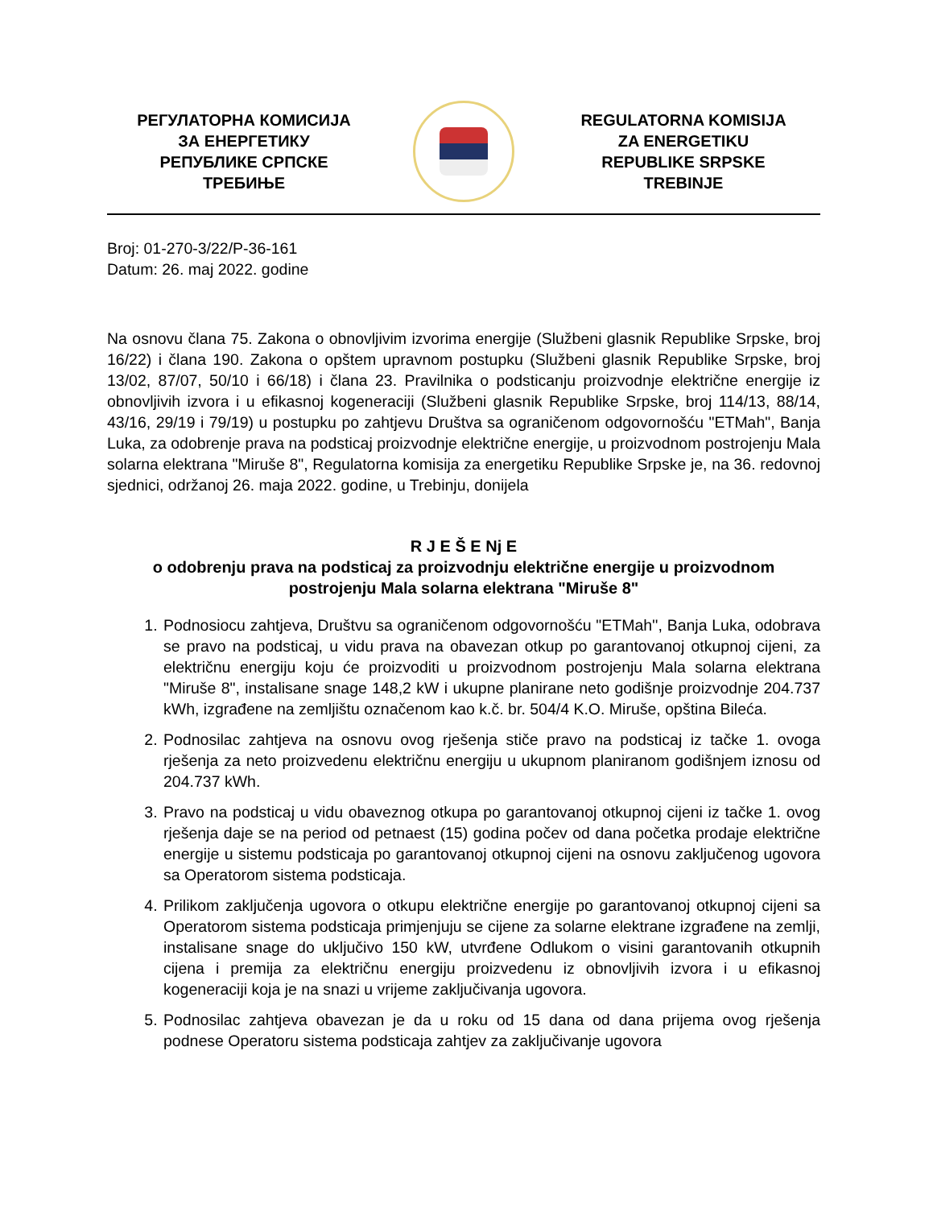РЕГУЛАТОРНА КОМИСИЈА
ЗА ЕНЕРГЕТИКУ
РЕПУБЛИКЕ СРПСКЕ
ТРЕБИЊЕ
REGULATORNA KOMISIJA
ZA ENERGETIKU
REPUBLIKE SRPSKE
TREBINJE
Broj: 01-270-3/22/P-36-161
Datum: 26. maj 2022. godine
Na osnovu člana 75. Zakona o obnovljivim izvorima energije (Službeni glasnik Republike Srpske, broj 16/22) i člana 190. Zakona o opštem upravnom postupku (Službeni glasnik Republike Srpske, broj 13/02, 87/07, 50/10 i 66/18) i člana 23. Pravilnika o podsticanju proizvodnje električne energije iz obnovljivih izvora i u efikasnoj kogeneraciji (Službeni glasnik Republike Srpske, broj 114/13, 88/14, 43/16, 29/19 i 79/19) u postupku po zahtjevu Društva sa ograničenom odgovornošću "ETMah", Banja Luka, za odobrenje prava na podsticaj proizvodnje električne energije, u proizvodnom postrojenju Mala solarna elektrana "Miruše 8", Regulatorna komisija za energetiku Republike Srpske je, na 36. redovnoj sjednici, održanoj 26. maja 2022. godine, u Trebinju, donijela
R J E Š E Nj E
o odobrenju prava na podsticaj za proizvodnju električne energije u proizvodnom postrojenju Mala solarna elektrana "Miruše 8"
1. Podnosiocu zahtjeva, Društvu sa ograničenom odgovornošću "ETMah'', Banja Luka, odobrava se pravo na podsticaj, u vidu prava na obavezan otkup po garantovanoj otkupnoj cijeni, za električnu energiju koju će proizvoditi u proizvodnom postrojenju Mala solarna elektrana "Miruše 8", instalisane snage 148,2 kW i ukupne planirane neto godišnje proizvodnje 204.737 kWh, izgrađene na zemljištu označenom kao k.č. br. 504/4 K.O. Miruše, opština Bileća.
2. Podnosilac zahtjeva na osnovu ovog rješenja stiče pravo na podsticaj iz tačke 1. ovoga rješenja za neto proizvedenu električnu energiju u ukupnom planiranom godišnjem iznosu od 204.737 kWh.
3. Pravo na podsticaj u vidu obaveznog otkupa po garantovanoj otkupnoj cijeni iz tačke 1. ovog rješenja daje se na period od petnaest (15) godina počev od dana početka prodaje električne energije u sistemu podsticaja po garantovanoj otkupnoj cijeni na osnovu zaključenog ugovora sa Operatorom sistema podsticaja.
4. Prilikom zaključenja ugovora o otkupu električne energije po garantovanoj otkupnoj cijeni sa Operatorom sistema podsticaja primjenjuju se cijene za solarne elektrane izgrađene na zemlji, instalisane snage do uključivo 150 kW, utvrđene Odlukom o visini garantovanih otkupnih cijena i premija za električnu energiju proizvedenu iz obnovljivih izvora i u efikasnoj kogeneraciji koja je na snazi u vrijeme zaključivanja ugovora.
5. Podnosilac zahtjeva obavezan je da u roku od 15 dana od dana prijema ovog rješenja podnese Operatoru sistema podsticaja zahtjev za zaključivanje ugovora